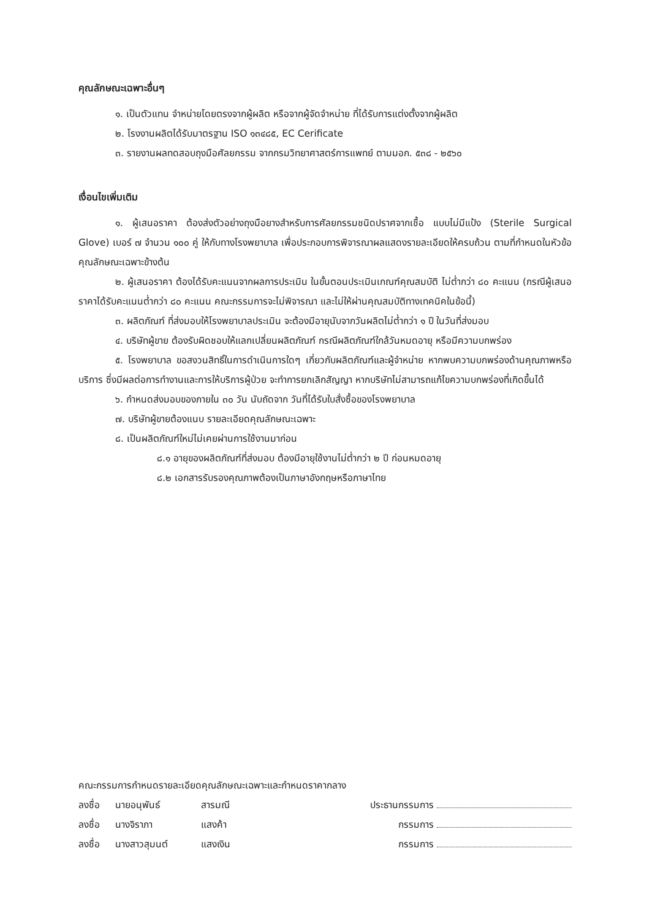คุณลักษณะเฉพาะอื่นๆ
๑. เป็นตัวแทน จำหน่ายโดยตรงจากผู้ผลิต หรือจากผู้จัดจำหน่าย ที่ได้รับการแต่งตั้งจากผู้ผลิต
๒. โรงงานผลิตได้รับมาตรฐาน ISO ๑๓๔๘๕, EC Cerificate
๓. รายงานผลทดสอบถุงมือศัลยกรรม จากกรมวิทยาศาสตร์การแพทย์ ตามมอก. ๕๓๘ - ๒๕๖๐
เงื่อนไขเพิ่มเติม
๑. ผู้เสนอราคา ต้องส่งตัวอย่างถุงมือยางสำหรับการศัลยกรรมชนิดปราศจากเชื้อ แบบไม่มีแป้ง (Sterile Surgical Glove) เบอร์ ๗ จำนวน ๑๐๐ คู่ ให้กับทางโรงพยาบาล เพื่อประกอบการพิจารณาผลแสดงรายละเอียดให้ครบถ้วน ตามที่กำหนดในหัวข้อคุณลักษณะเฉพาะข้างต้น
๒. ผู้เสนอราคา ต้องได้รับคะแนนจากผลการประเมิน ในขั้นตอนประเมินเกณฑ์คุณสมบัติ ไม่ต่ำกว่า ๘๐ คะแนน (กรณีผู้เสนอราคาได้รับคะแนนต่ำกว่า ๘๐ คะแนน คณะกรรมการจะไม่พิจารณา และไม่ให้ผ่านคุณสมบัติทางเทคนิคในข้อนี้)
๓. ผลิตภัณฑ์ ที่ส่งมอบให้โรงพยาบาลประเมิน จะต้องมีอายุนับจากวันผลิตไม่ต่ำกว่า ๑ ปี ในวันที่ส่งมอบ
๔. บริษัทผู้ขาย ต้องรับผิดชอบให้แลกเปลี่ยนผลิตภัณฑ์ กรณีผลิตภัณฑ์ใกล้วันหมดอายุ หรือมีความบกพร่อง
๕. โรงพยาบาล ขอสงวนสิทธิ์ในการดำเนินการใดๆ เกี่ยวกับผลิตภัณฑ์และผู้จำหน่าย หากพบความบกพร่องด้านคุณภาพหรือบริการ ซึ่งมีผลต่อการทำงานและการให้บริการผู้ป่วย จะทำการยกเลิกสัญญา หากบริษัทไม่สามารถแก้ไขความบกพร่องที่เกิดขึ้นได้
๖. กำหนดส่งมอบของภายใน ๓๐ วัน นับถัดจาก วันที่ได้รับใบสั่งซื้อของโรงพยาบาล
๗. บริษัทผู้ขายต้องแนบ รายละเอียดคุณลักษณะเฉพาะ
๘. เป็นผลิตภัณฑ์ใหม่ไม่เคยผ่านการใช้งานมาก่อน
๘.๑ อายุของผลิตภัณฑ์ที่ส่งมอบ ต้องมีอายุใช้งานไม่ต่ำกว่า ๒ ปี ก่อนหมดอายุ
๘.๒ เอกสารรับรองคุณภาพต้องเป็นภาษาอังกฤษหรือภาษาไทย
คณะกรรมการกำหนดรายละเอียดคุณลักษณะเฉพาะและกำหนดราคากลาง
ลงชื่อ นายอนุพันธ์ สารมณี ประธานกรรมการ
ลงชื่อ นางจิราภา แสงค้า กรรมการ
ลงชื่อ นางสาวสุมนต์ แสงเงิน กรรมการ